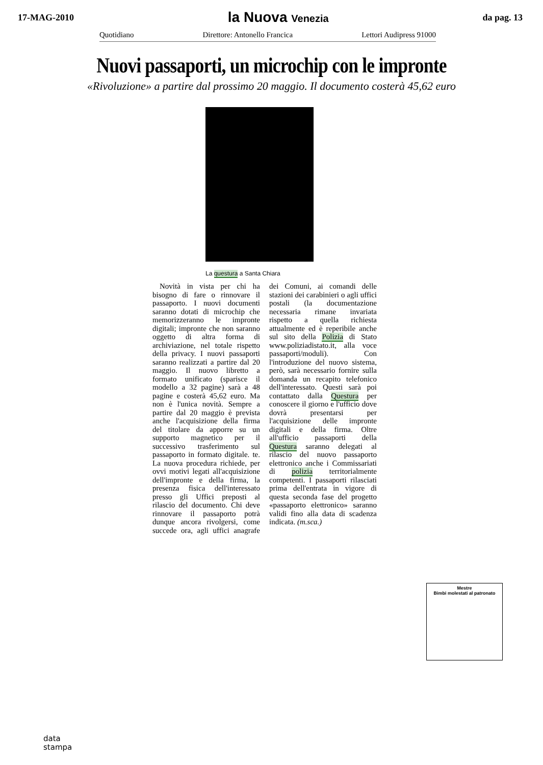17-MAG-2010
la Nuova Venezia
da pag. 13
Quotidiano Direttore: Antonello Francica Lettori Audipress 91000
Nuovi passaporti, un microchip con le impronte
«Rivoluzione» a partire dal prossimo 20 maggio. Il documento costerà 45,62 euro
La questura a Santa Chiara
Novità in vista per chi ha bisogno di fare o rinnovare il passaporto. I nuovi documenti saranno dotati di microchip che memorizzeranno le impronte digitali; impronte che non saranno oggetto di altra forma di archiviazione, nel totale rispetto della privacy. I nuovi passaporti saranno realizzati a partire dal 20 maggio. Il nuovo libretto a formato unificato (sparisce il modello a 32 pagine) sarà a 48 pagine e costerà 45,62 euro. Ma non è l'unica novità. Sempre a partire dal 20 maggio è prevista anche l'acquisizione della firma del titolare da apporre su un supporto magnetico per il successivo trasferimento sul passaporto in formato digitale. te. La nuova procedura richiede, per ovvi motivi legati all'acquisizione dell'impronte e della firma, la presenza fisica dell'interessato presso gli Uffici preposti al rilascio del documento. Chi deve rinnovare il passaporto potrà dunque ancora rivolgersi, come succede ora, agli uffici anagrafe dei Comuni, ai comandi delle stazioni dei carabinieri o agli uffici postali (la documentazione necessaria rimane invariata rispetto a quella richiesta attualmente ed è reperibile anche sul sito della Polizia di Stato www.poliziadistato.it, alla voce passaporti/moduli). Con l'introduzione del nuovo sistema, però, sarà necessario fornire sulla domanda un recapito telefonico dell'interessato. Questi sarà poi contattato dalla Questura per conoscere il giorno e l'ufficio dove dovrà presentarsi per l'acquisizione delle impronte digitali e della firma. Oltre all'ufficio passaporti della Questura saranno delegati al rilascio del nuovo passaporto elettronico anche i Commissariati di polizia territorialmente competenti. I passaporti rilasciati prima dell'entrata in vigore di questa seconda fase del progetto «passaporto elettronico» saranno validi fino alla data di scadenza indicata. (m.sca.)
Mestre
Bimbi molestati al patronato
data
stampa